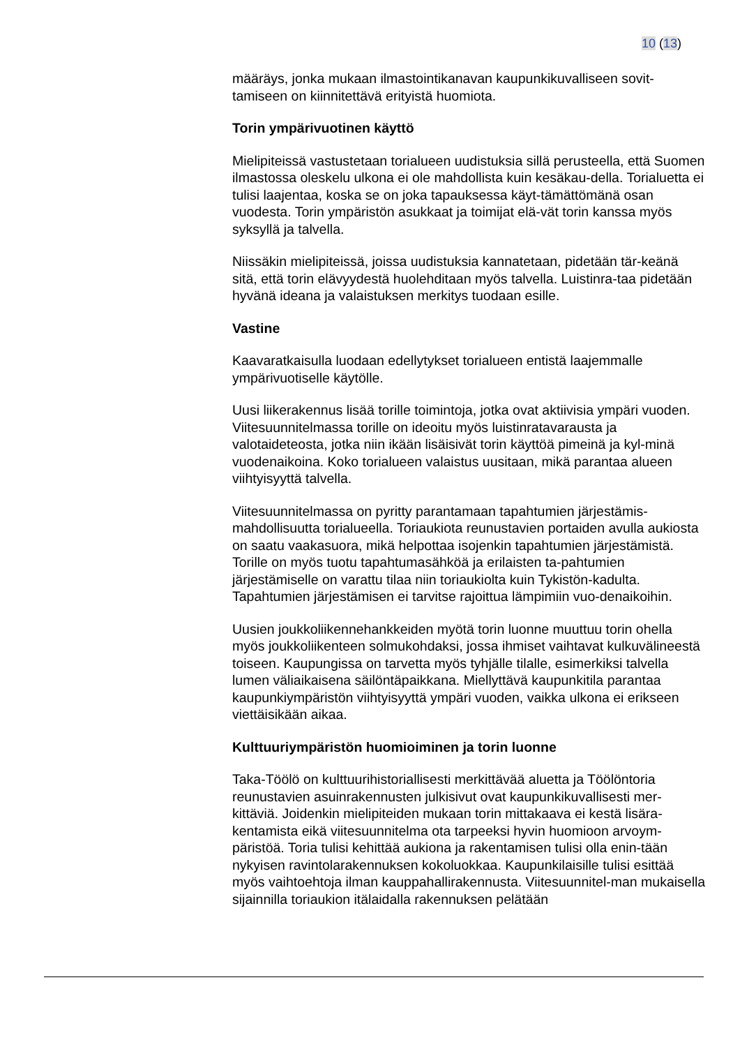10 (13)
määräys, jonka mukaan ilmastointikanavan kaupunkikuvalliseen sovit-tamiseen on kiinnitettävä erityistä huomiota.
Torin ympärivuotinen käyttö
Mielipiteissä vastustetaan torialueen uudistuksia sillä perusteella, että Suomen ilmastossa oleskelu ulkona ei ole mahdollista kuin kesäkau-della. Torialuetta ei tulisi laajentaa, koska se on joka tapauksessa käyt-tämättömänä osan vuodesta. Torin ympäristön asukkaat ja toimijat elä-vät torin kanssa myös syksyllä ja talvella.
Niissäkin mielipiteissä, joissa uudistuksia kannatetaan, pidetään tär-keänä sitä, että torin elävyydestä huolehditaan myös talvella. Luistinra-taa pidetään hyvänä ideana ja valaistuksen merkitys tuodaan esille.
Vastine
Kaavaratkaisulla luodaan edellytykset torialueen entistä laajemmalle ympärivuotiselle käytölle.
Uusi liikerakennus lisää torille toimintoja, jotka ovat aktiivisia ympäri vuoden. Viitesuunnitelmassa torille on ideoitu myös luistinratavarausta ja valotaideteosta, jotka niin ikään lisäisivät torin käyttöä pimeinä ja kyl-minä vuodenaikoina. Koko torialueen valaistus uusitaan, mikä parantaa alueen viihtyisyyttä talvella.
Viitesuunnitelmassa on pyritty parantamaan tapahtumien järjestämis-mahdollisuutta torialueella. Toriaukiota reunustavien portaiden avulla aukiosta on saatu vaakasuora, mikä helpottaa isojenkin tapahtumien järjestämistä. Torille on myös tuotu tapahtumasähköä ja erilaisten ta-pahtumien järjestämiselle on varattu tilaa niin toriaukiolta kuin Tykistön-kadulta. Tapahtumien järjestämisen ei tarvitse rajoittua lämpimiin vuo-denaikoihin.
Uusien joukkoliikennehankkeiden myötä torin luonne muuttuu torin ohella myös joukkoliikenteen solmukohdaksi, jossa ihmiset vaihtavat kulkuvälineestä toiseen. Kaupungissa on tarvetta myös tyhjälle tilalle, esimerkiksi talvella lumen väliaikaisena säilöntäpaikkana. Miellyttävä kaupunkitila parantaa kaupunkiympäristön viihtyisyyttä ympäri vuoden, vaikka ulkona ei erikseen viettäisikään aikaa.
Kulttuuriympäristön huomioiminen ja torin luonne
Taka-Töölö on kulttuurihistoriallisesti merkittävää aluetta ja Töölöntoria reunustavien asuinrakennusten julkisivut ovat kaupunkikuvallisesti mer-kittäviä. Joidenkin mielipiteiden mukaan torin mittakaava ei kestä lisära-kentamista eikä viitesuunnitelma ota tarpeeksi hyvin huomioon arvoym-päristöä. Toria tulisi kehittää aukiona ja rakentamisen tulisi olla enin-tään nykyisen ravintolarakennuksen kokoluokkaa. Kaupunkilaisille tulisi esittää myös vaihtoehtoja ilman kauppahallirakennusta. Viitesuunnitel-man mukaisella sijainnilla toriaukion itälaidalla rakennuksen pelätään